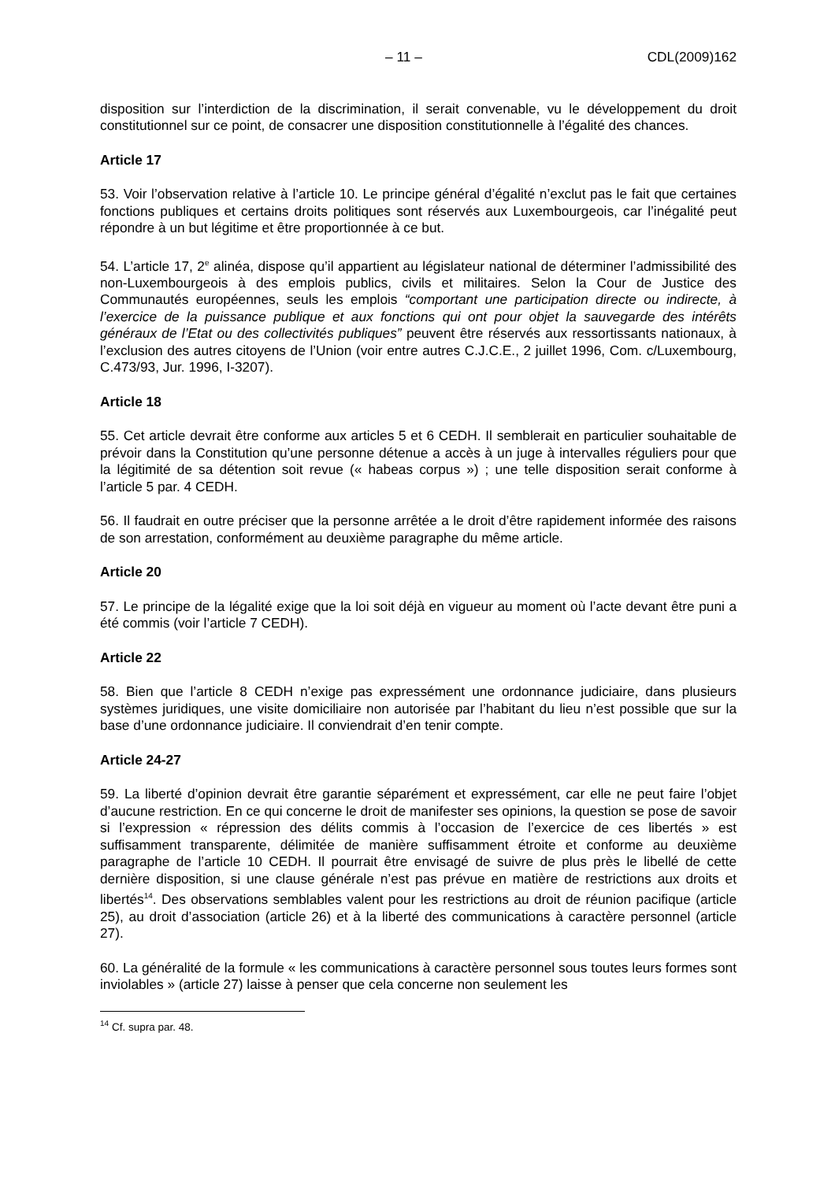– 11 – CDL(2009)162
disposition sur l’interdiction de la discrimination, il serait convenable, vu le développement du droit constitutionnel sur ce point, de consacrer une disposition constitutionnelle à l’égalité des chances.
Article 17
53. Voir l’observation relative à l’article 10. Le principe général d’égalité n’exclut pas le fait que certaines fonctions publiques et certains droits politiques sont réservés aux Luxembourgeois, car l’inégalité peut répondre à un but légitime et être proportionnée à ce but.
54. L’article 17, 2<sup>e</sup> alinéa, dispose qu’il appartient au législateur national de déterminer l’admissibilité des non-Luxembourgeois à des emplois publics, civils et militaires. Selon la Cour de Justice des Communautés européennes, seuls les emplois “comportant une participation directe ou indirecte, à l’exercice de la puissance publique et aux fonctions qui ont pour objet la sauvegarde des intérêts généraux de l’Etat ou des collectivités publiques” peuvent être réservés aux ressortissants nationaux, à l’exclusion des autres citoyens de l’Union (voir entre autres C.J.C.E., 2 juillet 1996, Com. c/Luxembourg, C.473/93, Jur. 1996, I-3207).
Article 18
55. Cet article devrait être conforme aux articles 5 et 6 CEDH. Il semblerait en particulier souhaitable de prévoir dans la Constitution qu’une personne détenue a accès à un juge à intervalles réguliers pour que la légitimité de sa détention soit revue (« habeas corpus ») ; une telle disposition serait conforme à l’article 5 par. 4 CEDH.
56. Il faudrait en outre préciser que la personne arrêtée a le droit d’être rapidement informée des raisons de son arrestation, conformément au deuxième paragraphe du même article.
Article 20
57. Le principe de la légalité exige que la loi soit déjà en vigueur au moment où l’acte devant être puni a été commis (voir l’article 7 CEDH).
Article 22
58. Bien que l’article 8 CEDH n’exige pas expressément une ordonnance judiciaire, dans plusieurs systèmes juridiques, une visite domiciliaire non autorisée par l’habitant du lieu n’est possible que sur la base d’une ordonnance judiciaire. Il conviendrait d’en tenir compte.
Article 24-27
59. La liberté d’opinion devrait être garantie séparément et expressément, car elle ne peut faire l’objet d’aucune restriction. En ce qui concerne le droit de manifester ses opinions, la question se pose de savoir si l’expression « répression des délits commis à l’occasion de l’exercice de ces libertés » est suffisamment transparente, délimitée de manière suffisamment étroite et conforme au deuxième paragraphe de l’article 10 CEDH. Il pourrait être envisagé de suivre de plus près le libellé de cette dernière disposition, si une clause générale n’est pas prévue en matière de restrictions aux droits et libertés<sup>14</sup>. Des observations semblables valent pour les restrictions au droit de réunion pacifique (article 25), au droit d’association (article 26) et à la liberté des communications à caractère personnel (article 27).
60. La généralité de la formule « les communications à caractère personnel sous toutes leurs formes sont inviolables » (article 27) laisse à penser que cela concerne non seulement les
<sup>14</sup> Cf. supra par. 48.